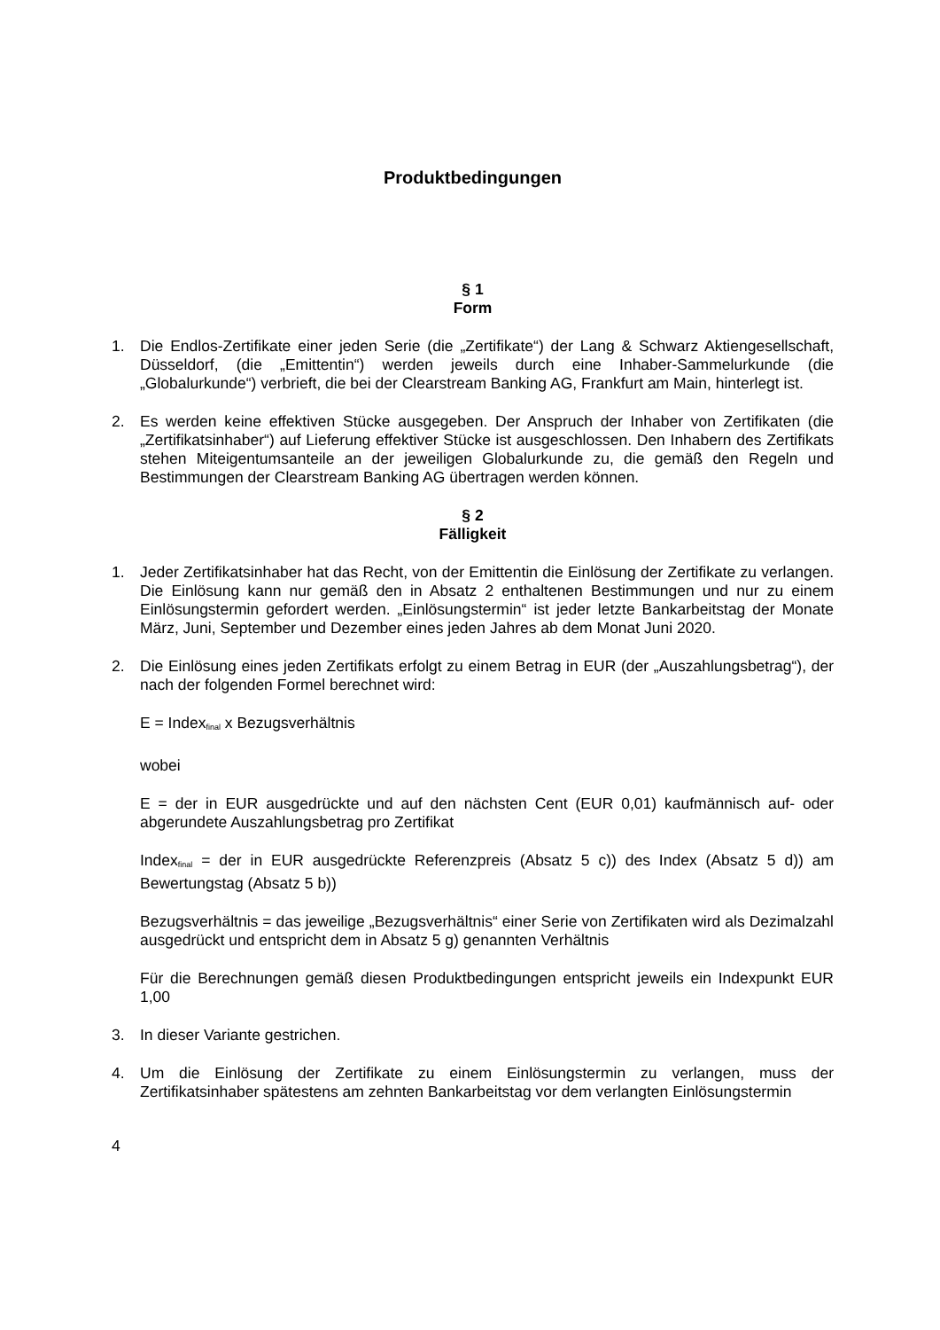Produktbedingungen
§ 1
Form
1. Die Endlos-Zertifikate einer jeden Serie (die „Zertifikate“) der Lang & Schwarz Aktiengesellschaft, Düsseldorf, (die „Emittentin“) werden jeweils durch eine Inhaber-Sammelurkunde (die „Globalurkunde“) verbrieft, die bei der Clearstream Banking AG, Frankfurt am Main, hinterlegt ist.
2. Es werden keine effektiven Stücke ausgegeben. Der Anspruch der Inhaber von Zertifikaten (die „Zertifikatsinhaber“) auf Lieferung effektiver Stücke ist ausgeschlossen. Den Inhabern des Zertifikats stehen Miteigentumsanteile an der jeweiligen Globalurkunde zu, die gemäß den Regeln und Bestimmungen der Clearstream Banking AG übertragen werden können.
§ 2
Fälligkeit
1. Jeder Zertifikatsinhaber hat das Recht, von der Emittentin die Einlösung der Zertifikate zu verlangen. Die Einlösung kann nur gemäß den in Absatz 2 enthaltenen Bestimmungen und nur zu einem Einlösungstermin gefordert werden. „Einlösungstermin“ ist jeder letzte Bankarbeitstag der Monate März, Juni, September und Dezember eines jeden Jahres ab dem Monat Juni 2020.
2. Die Einlösung eines jeden Zertifikats erfolgt zu einem Betrag in EUR (der „Auszahlungsbetrag“), der nach der folgenden Formel berechnet wird:
E = Index<sub>final</sub> x Bezugsverhältnis
wobei
E = der in EUR ausgedrückte und auf den nächsten Cent (EUR 0,01) kaufmännisch auf- oder abgerundete Auszahlungsbetrag pro Zertifikat
Index<sub>final</sub> = der in EUR ausgedrückte Referenzpreis (Absatz 5 c)) des Index (Absatz 5 d)) am Bewertungstag (Absatz 5 b))
Bezugsverhältnis = das jeweilige „Bezugsverhältnis“ einer Serie von Zertifikaten wird als Dezimalzahl ausgedrückt und entspricht dem in Absatz 5 g) genannten Verhältnis
Für die Berechnungen gemäß diesen Produktbedingungen entspricht jeweils ein Indexpunkt EUR 1,00
3. In dieser Variante gestrichen.
4. Um die Einlösung der Zertifikate zu einem Einlösungstermin zu verlangen, muss der Zertifikatsinhaber spätestens am zehnten Bankarbeitstag vor dem verlangten Einlösungstermin
4